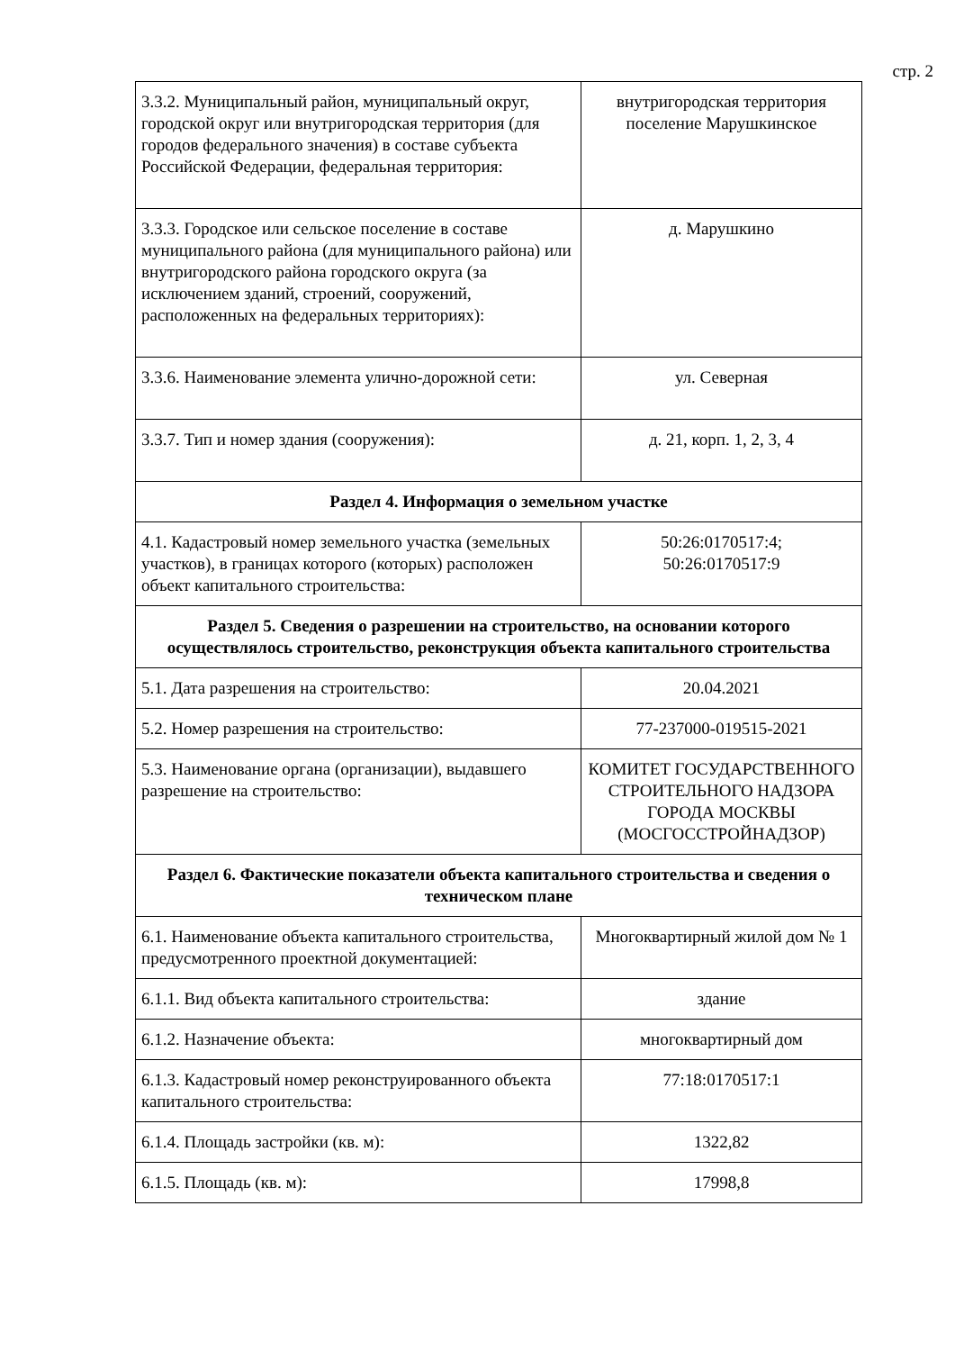стр. 2
| 3.3.2. Муниципальный район, муниципальный округ, городской округ или внутригородская территория (для городов федерального значения) в составе субъекта Российской Федерации, федеральная территория: | внутригородская территория поселение Марушкинское |
| 3.3.3. Городское или сельское поселение в составе муниципального района (для муниципального района) или внутригородского района городского округа (за исключением зданий, строений, сооружений, расположенных на федеральных территориях): | д. Марушкино |
| 3.3.6. Наименование элемента улично-дорожной сети: | ул. Северная |
| 3.3.7. Тип и номер здания (сооружения): | д. 21, корп. 1, 2, 3, 4 |
| Раздел 4. Информация о земельном участке | |
| 4.1. Кадастровый номер земельного участка (земельных участков), в границах которого (которых) расположен объект капитального строительства: | 50:26:0170517:4; 50:26:0170517:9 |
| Раздел 5. Сведения о разрешении на строительство, на основании которого осуществлялось строительство, реконструкция объекта капитального строительства | |
| 5.1. Дата разрешения на строительство: | 20.04.2021 |
| 5.2. Номер разрешения на строительство: | 77-237000-019515-2021 |
| 5.3. Наименование органа (организации), выдавшего разрешение на строительство: | КОМИТЕТ ГОСУДАРСТВЕННОГО СТРОИТЕЛЬНОГО НАДЗОРА ГОРОДА МОСКВЫ (МОСГОССТРОЙНАДЗОР) |
| Раздел 6. Фактические показатели объекта капитального строительства и сведения о техническом плане | |
| 6.1. Наименование объекта капитального строительства, предусмотренного проектной документацией: | Многоквартирный жилой дом № 1 |
| 6.1.1. Вид объекта капитального строительства: | здание |
| 6.1.2. Назначение объекта: | многоквартирный дом |
| 6.1.3. Кадастровый номер реконструированного объекта капитального строительства: | 77:18:0170517:1 |
| 6.1.4. Площадь застройки (кв. м): | 1322,82 |
| 6.1.5. Площадь (кв. м): | 17998,8 |